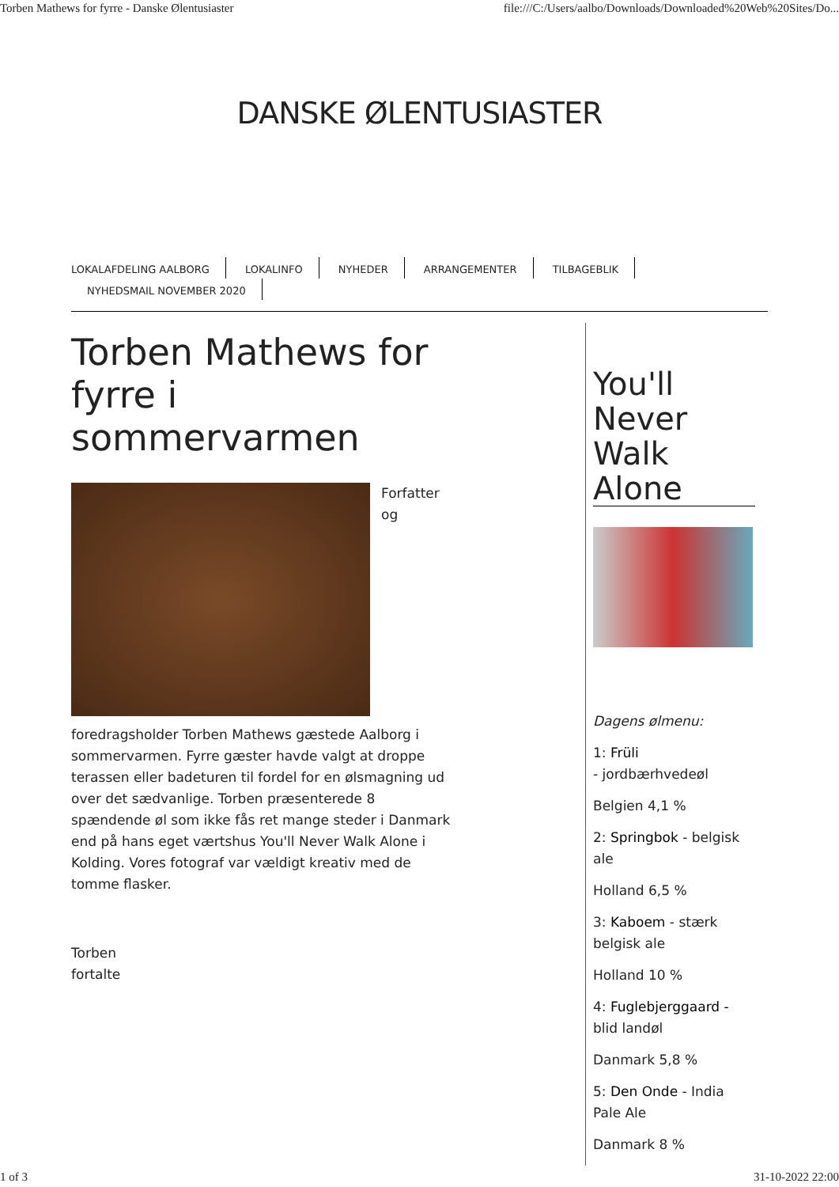Torben Mathews for fyrre - Danske Ølentusiaster file:///C:/Users/aalbo/Downloads/Downloaded%20Web%20Sites/Do...
DANSKE ØLENTUSIASTER
LOKALAFDELING AALBORG LOKALINFO NYHEDER ARRANGEMENTER TILBAGEBLIK
NYHEDSMAIL NOVEMBER 2020
Torben Mathews for fyrre i sommervarmen
Forfatter og
foredragsholder Torben Mathews gæstede Aalborg i sommervarmen. Fyrre gæster havde valgt at droppe terassen eller badeturen til fordel for en ølsmagning ud over det sædvanlige. Torben præsenterede 8 spændende øl som ikke fås ret mange steder i Danmark end på hans eget værtshus You'll Never Walk Alone i Kolding. Vores fotograf var vældigt kreativ med de tomme flasker.
Torben
fortalte
You'll Never Walk Alone
Dagens ølmenu:
1: Früli
- jordbærhvedeøl
Belgien 4,1 %
2: Springbok - belgisk ale
Holland 6,5 %
3: Kaboem - stærk belgisk ale
Holland 10 %
4: Fuglebjerggaard - blid landøl
Danmark 5,8 %
5: Den Onde - India Pale Ale
Danmark 8 %
1 of 3 31-10-2022 22:00